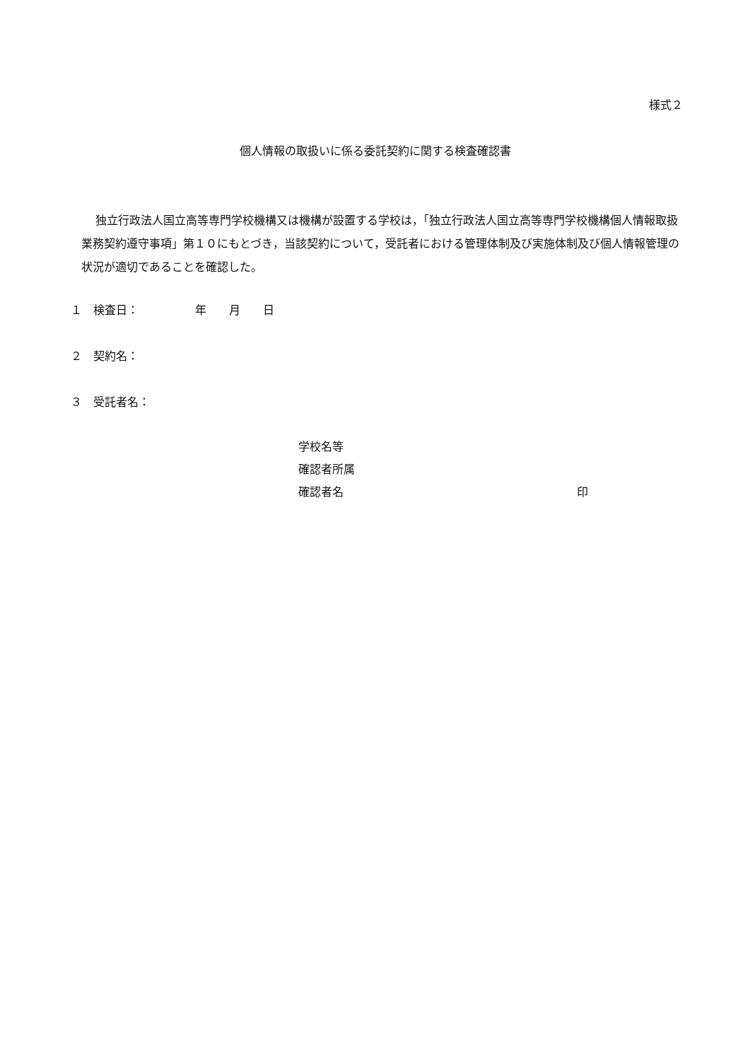様式２
個人情報の取扱いに係る委託契約に関する検査確認書
独立行政法人国立高等専門学校機構又は機構が設置する学校は，「独立行政法人国立高等専門学校機構個人情報取扱業務契約遵守事項」第１０にもとづき，当該契約について，受託者における管理体制及び実施体制及び個人情報管理の状況が適切であることを確認した。
１　検査日：　　　　　年　　月　　日
２　契約名：
３　受託者名：
学校名等
確認者所属
確認者名 印